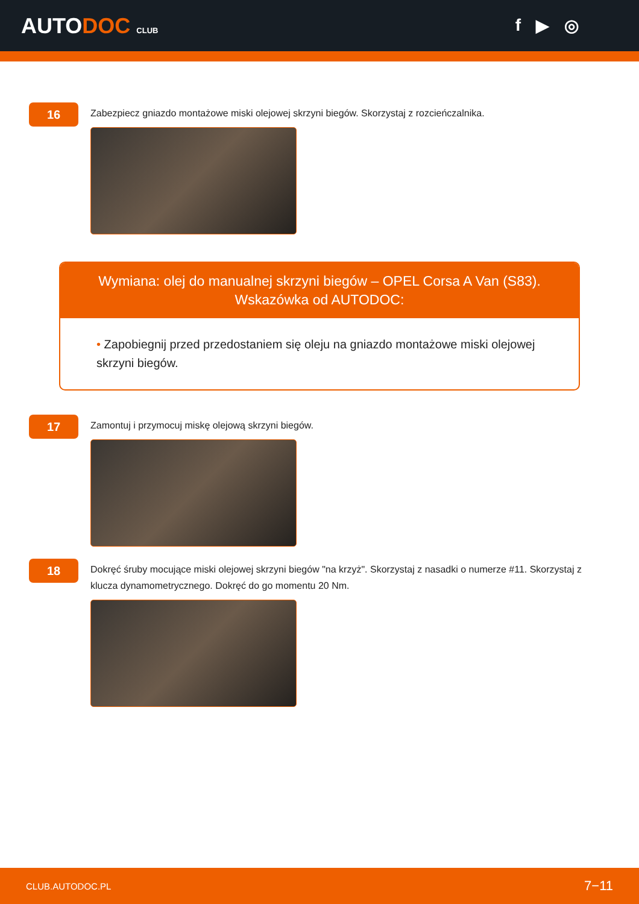AUTODOC CLUB
f ▶ ◎
16
Zabezpiecz gniazdo montażowe miski olejowej skrzyni biegów. Skorzystaj z rozcieńczalnika.
Wymiana: olej do manualnej skrzyni biegów – OPEL Corsa A Van (S83).
Wskazówka od AUTODOC:
• Zapobiegnij przed przedostaniem się oleju na gniazdo montażowe miski olejowej skrzyni biegów.
17
Zamontuj i przymocuj miskę olejową skrzyni biegów.
18
Dokręć śruby mocujące miski olejowej skrzyni biegów "na krzyż". Skorzystaj z nasadki o numerze #11. Skorzystaj z klucza dynamometrycznego. Dokręć do go momentu 20 Nm.
CLUB.AUTODOC.PL 7−11